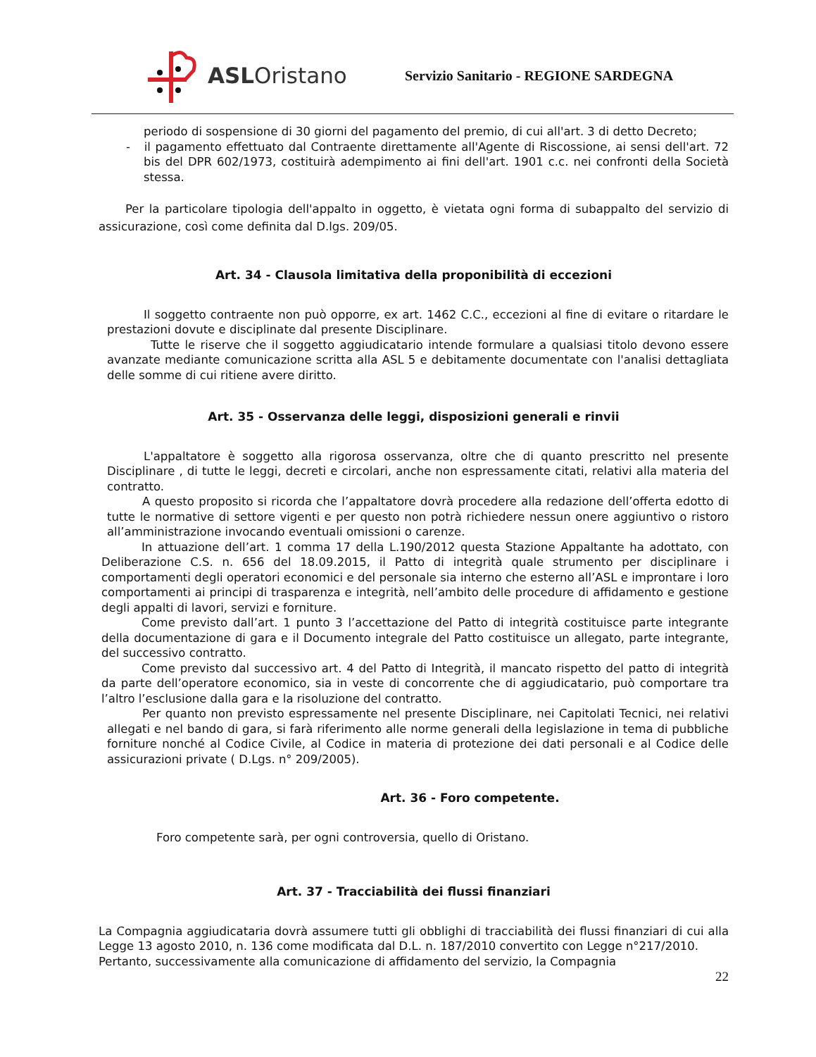ASLOristano
Servizio Sanitario - REGIONE SARDEGNA
periodo di sospensione di 30 giorni del pagamento del premio, di cui all'art. 3 di detto Decreto;
- il pagamento effettuato dal Contraente direttamente all'Agente di Riscossione, ai sensi dell'art. 72 bis del DPR 602/1973, costituirà adempimento ai fini dell'art. 1901 c.c. nei confronti della Società stessa.
Per la particolare tipologia dell'appalto in oggetto, è vietata ogni forma di subappalto del servizio di assicurazione, così come definita dal D.lgs. 209/05.
Art. 34 - Clausola limitativa della proponibilità di eccezioni
Il soggetto contraente non può opporre, ex art. 1462 C.C., eccezioni al fine di evitare o ritardare le prestazioni dovute e disciplinate dal presente Disciplinare.
Tutte le riserve che il soggetto aggiudicatario intende formulare a qualsiasi titolo devono essere avanzate mediante comunicazione scritta alla ASL 5 e debitamente documentate con l'analisi dettagliata delle somme di cui ritiene avere diritto.
Art. 35 - Osservanza delle leggi, disposizioni generali e rinvii
L'appaltatore è soggetto alla rigorosa osservanza, oltre che di quanto prescritto nel presente Disciplinare , di tutte le leggi, decreti e circolari, anche non espressamente citati, relativi alla materia del contratto.
A questo proposito si ricorda che l’appaltatore dovrà procedere alla redazione dell’offerta edotto di tutte le normative di settore vigenti e per questo non potrà richiedere nessun onere aggiuntivo o ristoro all’amministrazione invocando eventuali omissioni o carenze.
In attuazione dell’art. 1 comma 17 della L.190/2012 questa Stazione Appaltante ha adottato, con Deliberazione C.S. n. 656 del 18.09.2015, il Patto di integrità quale strumento per disciplinare i comportamenti degli operatori economici e del personale sia interno che esterno all’ASL e improntare i loro comportamenti ai principi di trasparenza e integrità, nell’ambito delle procedure di affidamento e gestione degli appalti di lavori, servizi e forniture.
Come previsto dall’art. 1 punto 3 l’accettazione del Patto di integrità costituisce parte integrante della documentazione di gara e il Documento integrale del Patto costituisce un allegato, parte integrante, del successivo contratto.
Come previsto dal successivo art. 4 del Patto di Integrità, il mancato rispetto del patto di integrità da parte dell’operatore economico, sia in veste di concorrente che di aggiudicatario, può comportare tra l’altro l’esclusione dalla gara e la risoluzione del contratto.
Per quanto non previsto espressamente nel presente Disciplinare, nei Capitolati Tecnici, nei relativi allegati e nel bando di gara, si farà riferimento alle norme generali della legislazione in tema di pubbliche forniture nonché al Codice Civile, al Codice in materia di protezione dei dati personali e al Codice delle assicurazioni private ( D.Lgs. n° 209/2005).
Art. 36 - Foro competente.
Foro competente sarà, per ogni controversia, quello di Oristano.
Art. 37 - Tracciabilità dei flussi finanziari
La Compagnia aggiudicataria dovrà assumere tutti gli obblighi di tracciabilità dei flussi finanziari di cui alla Legge 13 agosto 2010, n. 136 come modificata dal D.L. n. 187/2010 convertito con Legge n°217/2010.
Pertanto, successivamente alla comunicazione di affidamento del servizio, la Compagnia
22